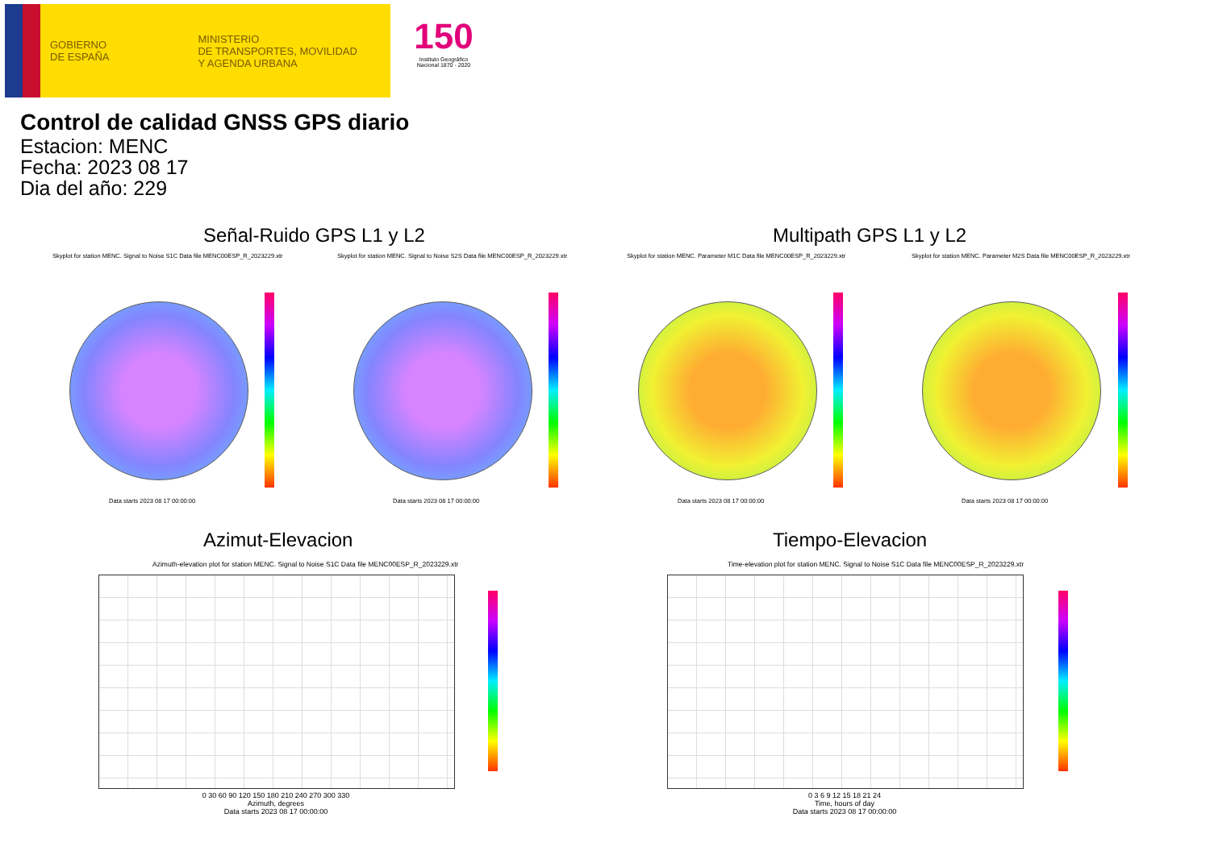GOBIERNO
DE ESPAÑA
MINISTERIO
DE TRANSPORTES, MOVILIDAD
Y AGENDA URBANA
150
Instituto Geográfico
Nacional 1870 - 2020
Control de calidad GNSS GPS diario
Estacion: MENC
Fecha: 2023 08 17
Dia del año: 229
Señal-Ruido GPS L1 y L2 Multipath GPS L1 y L2
Skyplot for station MENC. Signal to Noise S1C Data file MENC00ESP_R_2023229.xtr Skyplot for station MENC. Signal to Noise S2S Data file MENC00ESP_R_2023229.xtr Skyplot for station MENC. Parameter M1C Data file MENC00ESP_R_2023229.xtr Skyplot for station MENC. Parameter M2S Data file MENC00ESP_R_2023229.xtr
Data starts 2023 08 17 00:00:00 Data starts 2023 08 17 00:00:00 Data starts 2023 08 17 00:00:00 Data starts 2023 08 17 00:00:00
Azimut-Elevacion Tiempo-Elevacion
Azimuth-elevation plot for station MENC. Signal to Noise S1C Data file MENC00ESP_R_2023229.xtr Time-elevation plot for station MENC. Signal to Noise S1C Data file MENC00ESP_R_2023229.xtr
0 30 60 90 120 150 180 210 240 270 300 330
Azimuth, degrees
Data starts 2023 08 17 00:00:00
0 3 6 9 12 15 18 21 24
Time, hours of day
Data starts 2023 08 17 00:00:00